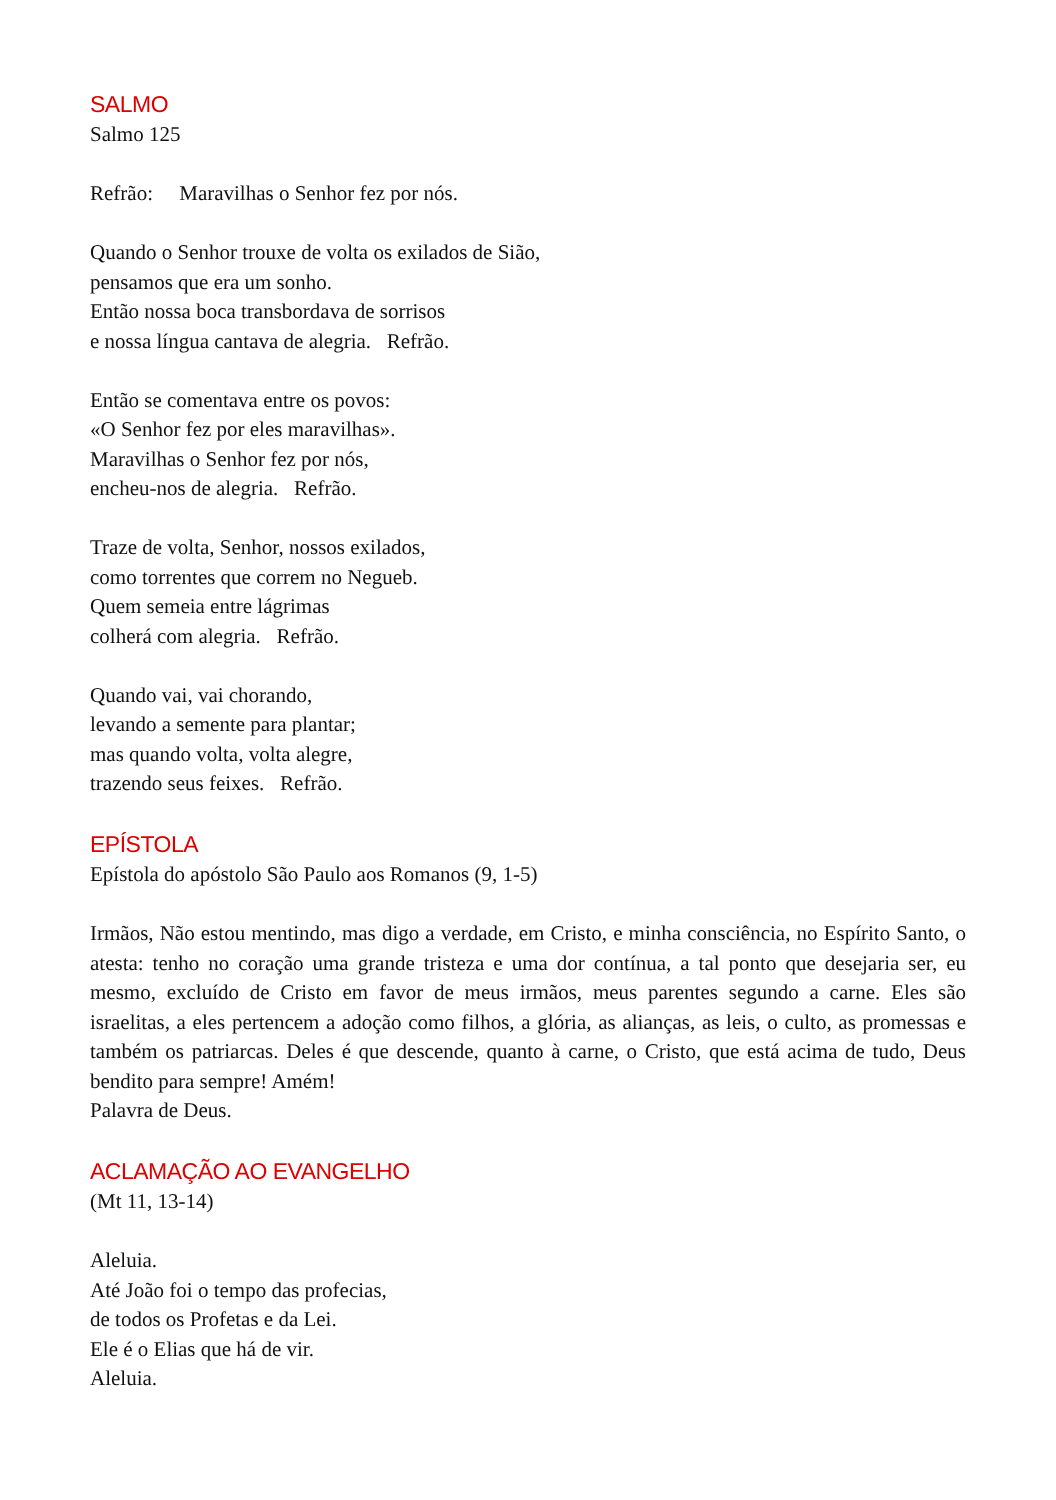SALMO
Salmo 125
Refrão: Maravilhas o Senhor fez por nós.
Quando o Senhor trouxe de volta os exilados de Sião,
pensamos que era um sonho.
Então nossa boca transbordava de sorrisos
e nossa língua cantava de alegria. Refrão.
Então se comentava entre os povos:
«O Senhor fez por eles maravilhas».
Maravilhas o Senhor fez por nós,
encheu-nos de alegria. Refrão.
Traze de volta, Senhor, nossos exilados,
como torrentes que correm no Negueb.
Quem semeia entre lágrimas
colherá com alegria. Refrão.
Quando vai, vai chorando,
levando a semente para plantar;
mas quando volta, volta alegre,
trazendo seus feixes. Refrão.
EPÍSTOLA
Epístola do apóstolo São Paulo aos Romanos (9, 1-5)
Irmãos, Não estou mentindo, mas digo a verdade, em Cristo, e minha consciência, no Espírito Santo, o atesta: tenho no coração uma grande tristeza e uma dor contínua, a tal ponto que desejaria ser, eu mesmo, excluído de Cristo em favor de meus irmãos, meus parentes segundo a carne. Eles são israelitas, a eles pertencem a adoção como filhos, a glória, as alianças, as leis, o culto, as promessas e também os patriarcas. Deles é que descende, quanto à carne, o Cristo, que está acima de tudo, Deus bendito para sempre! Amém!
Palavra de Deus.
ACLAMAÇÃO AO EVANGELHO
(Mt 11, 13-14)
Aleluia.
Até João foi o tempo das profecias,
de todos os Profetas e da Lei.
Ele é o Elias que há de vir.
Aleluia.